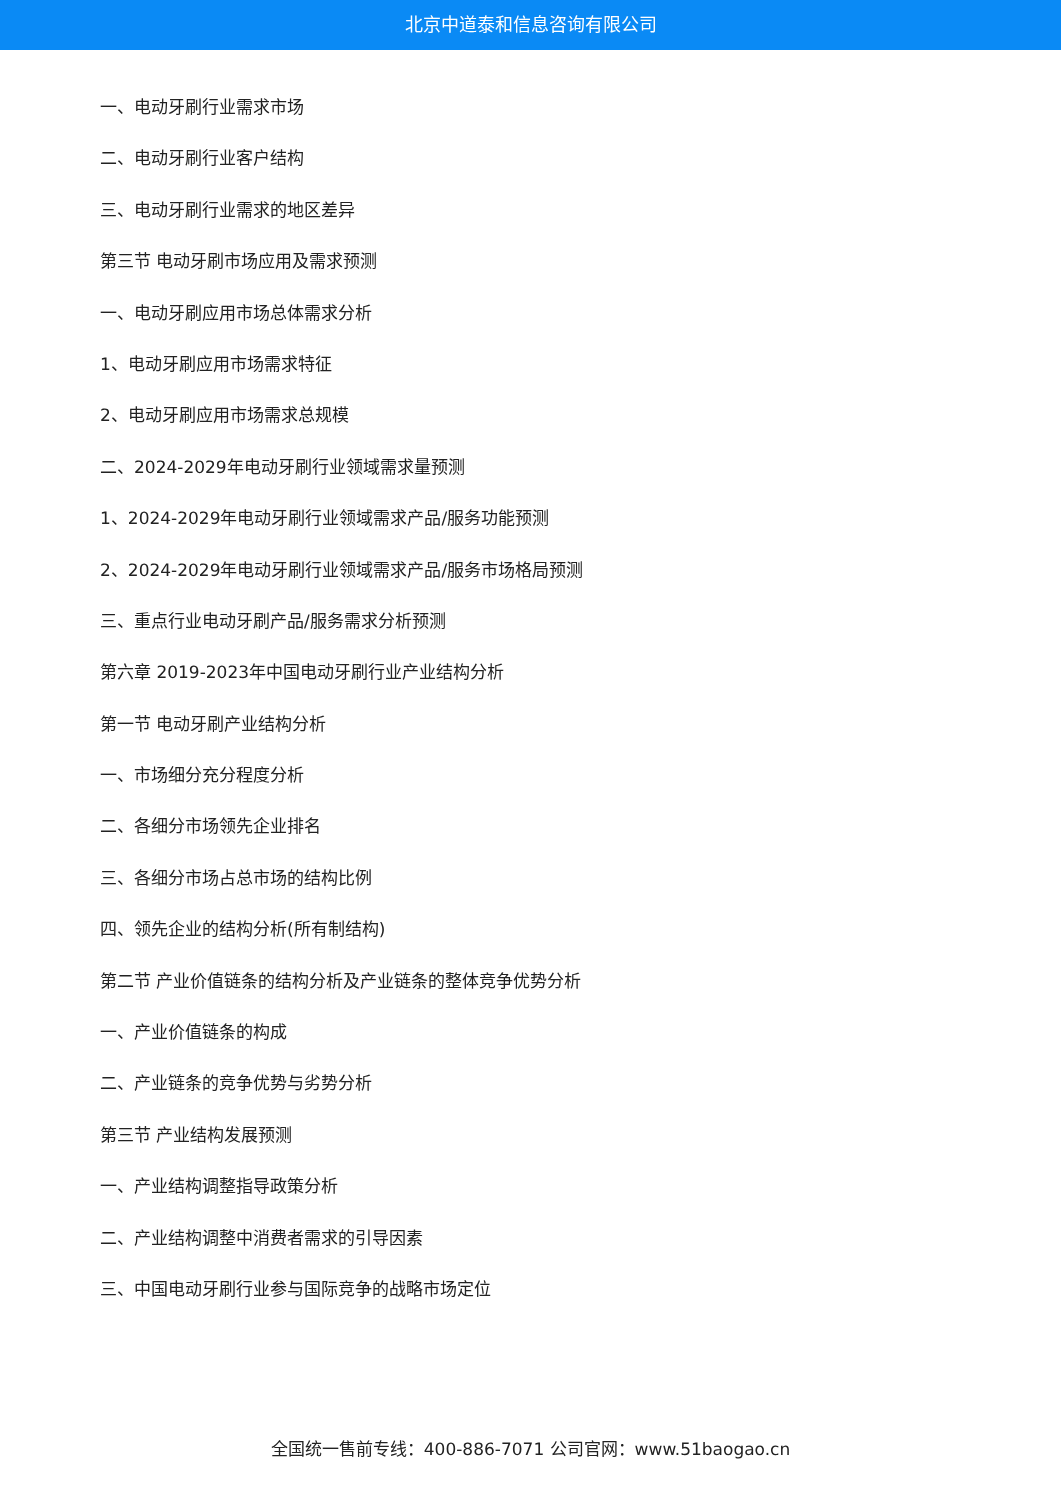北京中道泰和信息咨询有限公司
一、电动牙刷行业需求市场
二、电动牙刷行业客户结构
三、电动牙刷行业需求的地区差异
第三节 电动牙刷市场应用及需求预测
一、电动牙刷应用市场总体需求分析
1、电动牙刷应用市场需求特征
2、电动牙刷应用市场需求总规模
二、2024-2029年电动牙刷行业领域需求量预测
1、2024-2029年电动牙刷行业领域需求产品/服务功能预测
2、2024-2029年电动牙刷行业领域需求产品/服务市场格局预测
三、重点行业电动牙刷产品/服务需求分析预测
第六章 2019-2023年中国电动牙刷行业产业结构分析
第一节 电动牙刷产业结构分析
一、市场细分充分程度分析
二、各细分市场领先企业排名
三、各细分市场占总市场的结构比例
四、领先企业的结构分析(所有制结构)
第二节 产业价值链条的结构分析及产业链条的整体竞争优势分析
一、产业价值链条的构成
二、产业链条的竞争优势与劣势分析
第三节 产业结构发展预测
一、产业结构调整指导政策分析
二、产业结构调整中消费者需求的引导因素
三、中国电动牙刷行业参与国际竞争的战略市场定位
全国统一售前专线：400-886-7071 公司官网：www.51baogao.cn